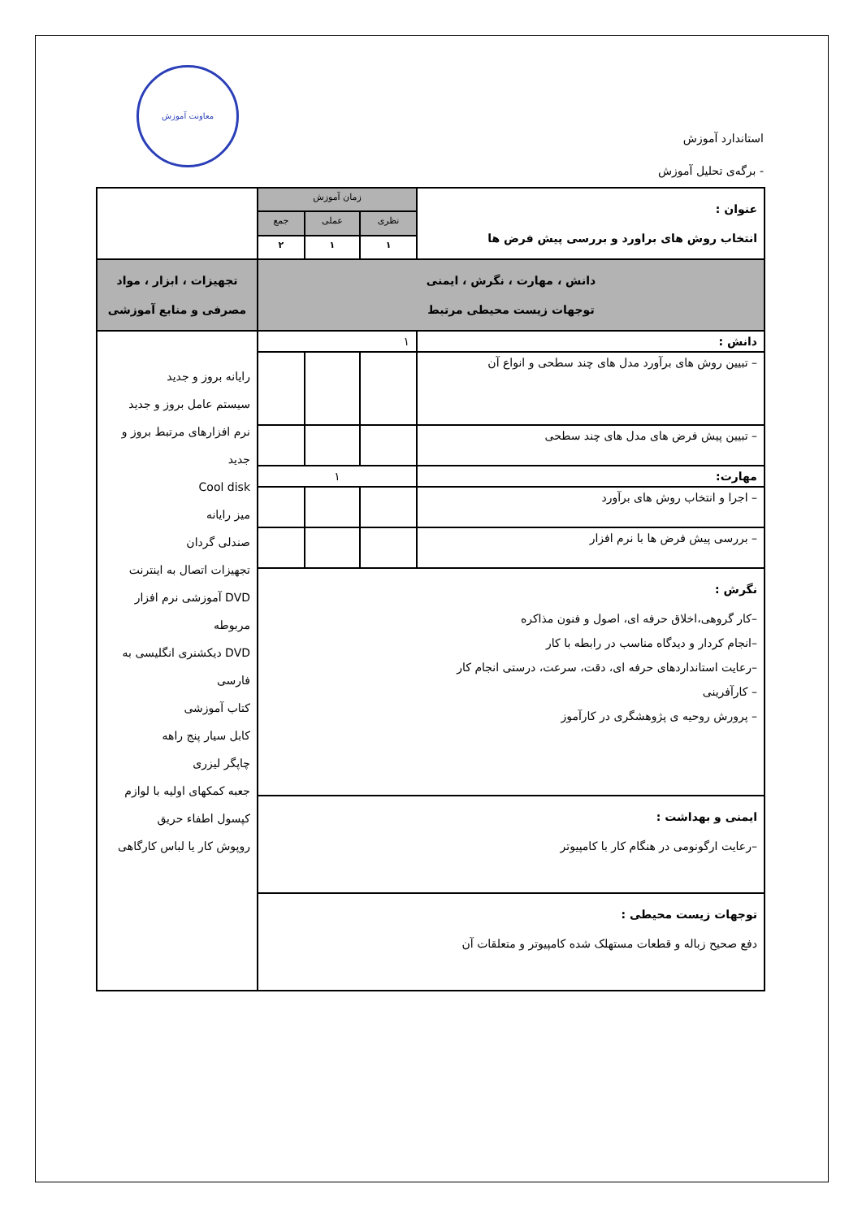معاونت آموزش
استاندارد آموزش
- برگه‌ی تحلیل آموزش
| عنوان : انتخاب روش های براورد و بررسی پیش فرض ها | زمان آموزش | | | |
| | نظری | عملی | جمع | |
| | ۱ | ۱ | ۲ | |
| دانش ، مهارت ، نگرش ، ایمنی توجهات زیست محیطی مرتبط | | | | تجهیزات ، ابزار ، مواد مصرفی و منابع آموزشی |
| دانش : | ۱ | | | رایانه بروز و جدید سیستم عامل بروز و جدید نرم افزارهای مرتبط بروز و جدید Cool disk میز رایانه صندلی گردان تجهیزات اتصال به اینترنت DVD آموزشی نرم افزار مربوطه DVD دیکشنری انگلیسی به فارسی کتاب آموزشی کابل سیار پنج راهه چاپگر لیزری جعبه کمکهای اولیه با لوازم کپسول اطفاء حریق روپوش کار یا لباس کارگاهی |
| – تبیین روش های برآورد مدل های چند سطحی و انواع آن | | | | |
| – تبیین پیش فرض های مدل های چند سطحی | | | | |
| مهارت: | ۱ | | | |
| – اجرا و انتخاب روش های برآورد | | | | |
| – بررسی پیش فرض ها با نرم افزار | | | | |
| نگرش : –کار گروهی،اخلاق حرفه ای، اصول و فنون مذاکره –انجام کردار و دیدگاه مناسب در رابطه با کار –رعایت استانداردهای حرفه ای، دقت، سرعت، درستی انجام کار – کارآفرینی – پرورش روحیه ی پژوهشگری در کارآموز | | | | |
| ایمنی و بهداشت : –رعایت ارگونومی در هنگام کار با کامپیوتر | | | | |
| توجهات زیست محیطی : دفع صحیح زباله و قطعات مستهلک شده کامپیوتر و متعلقات آن | | | | |